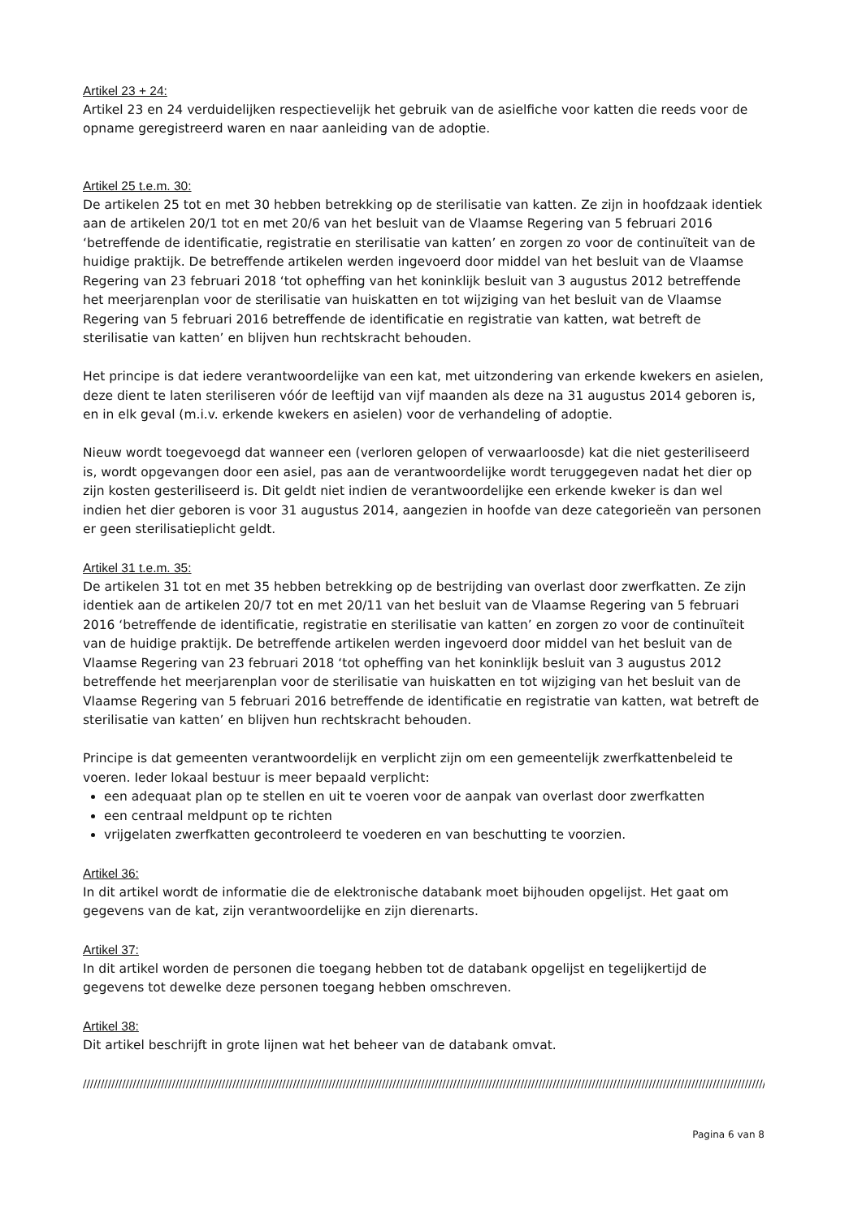Artikel 23 + 24:
Artikel 23 en 24 verduidelijken respectievelijk het gebruik van de asielfiche voor katten die reeds voor de opname geregistreerd waren en naar aanleiding van de adoptie.
Artikel 25 t.e.m. 30:
De artikelen 25 tot en met 30 hebben betrekking op de sterilisatie van katten. Ze zijn in hoofdzaak identiek aan de artikelen 20/1 tot en met 20/6 van het besluit van de Vlaamse Regering van 5 februari 2016 ‘betreffende de identificatie, registratie en sterilisatie van katten’ en zorgen zo voor de continuïteit van de huidige praktijk. De betreffende artikelen werden ingevoerd door middel van het besluit van de Vlaamse Regering van 23 februari 2018 ‘tot opheffing van het koninklijk besluit van 3 augustus 2012 betreffende het meerjarenplan voor de sterilisatie van huiskatten en tot wijziging van het besluit van de Vlaamse Regering van 5 februari 2016 betreffende de identificatie en registratie van katten, wat betreft de sterilisatie van katten’ en blijven hun rechtskracht behouden.
Het principe is dat iedere verantwoordelijke van een kat, met uitzondering van erkende kwekers en asielen, deze dient te laten steriliseren vóór de leeftijd van vijf maanden als deze na 31 augustus 2014 geboren is, en in elk geval (m.i.v. erkende kwekers en asielen) voor de verhandeling of adoptie.
Nieuw wordt toegevoegd dat wanneer een (verloren gelopen of verwaarloosde) kat die niet gesteriliseerd is, wordt opgevangen door een asiel, pas aan de verantwoordelijke wordt teruggegeven nadat het dier op zijn kosten gesteriliseerd is. Dit geldt niet indien de verantwoordelijke een erkende kweker is dan wel indien het dier geboren is voor 31 augustus 2014, aangezien in hoofde van deze categorieën van personen er geen sterilisatieplicht geldt.
Artikel 31 t.e.m. 35:
De artikelen 31 tot en met 35 hebben betrekking op de bestrijding van overlast door zwerfkatten. Ze zijn identiek aan de artikelen 20/7 tot en met 20/11 van het besluit van de Vlaamse Regering van 5 februari 2016 ‘betreffende de identificatie, registratie en sterilisatie van katten’ en zorgen zo voor de continuïteit van de huidige praktijk. De betreffende artikelen werden ingevoerd door middel van het besluit van de Vlaamse Regering van 23 februari 2018 ‘tot opheffing van het koninklijk besluit van 3 augustus 2012 betreffende het meerjarenplan voor de sterilisatie van huiskatten en tot wijziging van het besluit van de Vlaamse Regering van 5 februari 2016 betreffende de identificatie en registratie van katten, wat betreft de sterilisatie van katten’ en blijven hun rechtskracht behouden.
Principe is dat gemeenten verantwoordelijk en verplicht zijn om een gemeentelijk zwerfkattenbeleid te voeren. Ieder lokaal bestuur is meer bepaald verplicht:
een adequaat plan op te stellen en uit te voeren voor de aanpak van overlast door zwerfkatten
een centraal meldpunt op te richten
vrijgelaten zwerfkatten gecontroleerd te voederen en van beschutting te voorzien.
Artikel 36:
In dit artikel wordt de informatie die de elektronische databank moet bijhouden opgelijst. Het gaat om gegevens van de kat, zijn verantwoordelijke en zijn dierenarts.
Artikel 37:
In dit artikel worden de personen die toegang hebben tot de databank opgelijst en tegelijkertijd de gegevens tot dewelke deze personen toegang hebben omschreven.
Artikel 38:
Dit artikel beschrijft in grote lijnen wat het beheer van de databank omvat.
////////////////////////////////////////////////////////////////////////////////////////////////////////////////////////////////////////////////////////////////////////////////////////////////////////////
Pagina 6 van 8